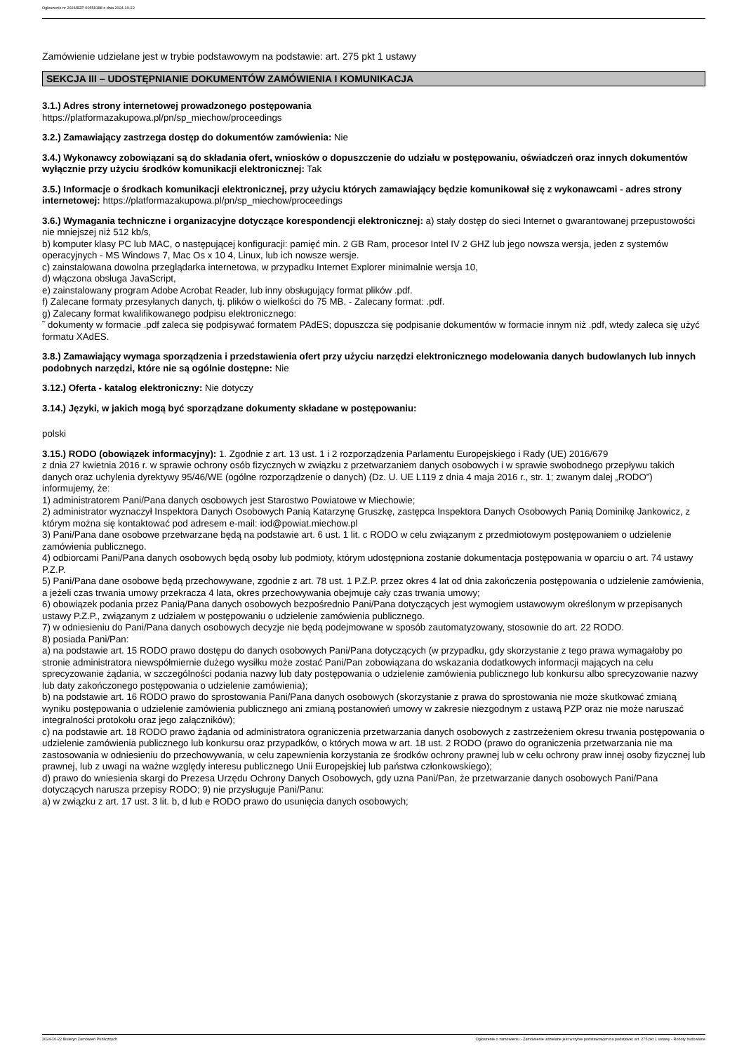Ogłoszenie nr 2024/BZP 00558188 z dnia 2024-10-22
Zamówienie udzielane jest w trybie podstawowym na podstawie: art. 275 pkt 1 ustawy
SEKCJA III – UDOSTĘPNIANIE DOKUMENTÓW ZAMÓWIENIA I KOMUNIKACJA
3.1.) Adres strony internetowej prowadzonego postępowania
https://platformazakupowa.pl/pn/sp_miechow/proceedings
3.2.) Zamawiający zastrzega dostęp do dokumentów zamówienia: Nie
3.4.) Wykonawcy zobowiązani są do składania ofert, wniosków o dopuszczenie do udziału w postępowaniu, oświadczeń oraz innych dokumentów wyłącznie przy użyciu środków komunikacji elektronicznej: Tak
3.5.) Informacje o środkach komunikacji elektronicznej, przy użyciu których zamawiający będzie komunikował się z wykonawcami - adres strony internetowej: https://platformazakupowa.pl/pn/sp_miechow/proceedings
3.6.) Wymagania techniczne i organizacyjne dotyczące korespondencji elektronicznej: a) stały dostęp do sieci Internet o gwarantowanej przepustowości nie mniejszej niż 512 kb/s,
b) komputer klasy PC lub MAC, o następującej konfiguracji: pamięć min. 2 GB Ram, procesor Intel IV 2 GHZ lub jego nowsza wersja, jeden z systemów operacyjnych - MS Windows 7, Mac Os x 10 4, Linux, lub ich nowsze wersje.
c) zainstalowana dowolna przeglądarka internetowa, w przypadku Internet Explorer minimalnie wersja 10,
d) włączona obsługa JavaScript,
e) zainstalowany program Adobe Acrobat Reader, lub inny obsługujący format plików .pdf.
f) Zalecane formaty przesyłanych danych, tj. plików o wielkości do 75 MB. - Zalecany format: .pdf.
g) Zalecany format kwalifikowanego podpisu elektronicznego:
˜ dokumenty w formacie .pdf zaleca się podpisywać formatem PAdES; dopuszcza się podpisanie dokumentów w formacie innym niż .pdf, wtedy zaleca się użyć formatu XAdES.
3.8.) Zamawiający wymaga sporządzenia i przedstawienia ofert przy użyciu narzędzi elektronicznego modelowania danych budowlanych lub innych podobnych narzędzi, które nie są ogólnie dostępne: Nie
3.12.) Oferta - katalog elektroniczny: Nie dotyczy
3.14.) Języki, w jakich mogą być sporządzane dokumenty składane w postępowaniu:
polski
3.15.) RODO (obowiązek informacyjny): 1. Zgodnie z art. 13 ust. 1 i 2 rozporządzenia Parlamentu Europejskiego i Rady (UE) 2016/679
z dnia 27 kwietnia 2016 r. w sprawie ochrony osób fizycznych w związku z przetwarzaniem danych osobowych i w sprawie swobodnego przepływu takich danych oraz uchylenia dyrektywy 95/46/WE (ogólne rozporządzenie o danych) (Dz. U. UE L119 z dnia 4 maja 2016 r., str. 1; zwanym dalej „RODO”) informujemy, że:
1) administratorem Pani/Pana danych osobowych jest Starostwo Powiatowe w Miechowie;
2) administrator wyznaczył Inspektora Danych Osobowych Panią Katarzynę Gruszkę, zastępca Inspektora Danych Osobowych Panią Dominikę Jankowicz, z którym można się kontaktować pod adresem e-mail: iod@powiat.miechow.pl
3) Pani/Pana dane osobowe przetwarzane będą na podstawie art. 6 ust. 1 lit. c RODO w celu związanym z przedmiotowym postępowaniem o udzielenie zamówienia publicznego.
4) odbiorcami Pani/Pana danych osobowych będą osoby lub podmioty, którym udostępniona zostanie dokumentacja postępowania w oparciu o art. 74 ustawy P.Z.P.
5) Pani/Pana dane osobowe będą przechowywane, zgodnie z art. 78 ust. 1 P.Z.P. przez okres 4 lat od dnia zakończenia postępowania o udzielenie zamówienia, a jeżeli czas trwania umowy przekracza 4 lata, okres przechowywania obejmuje cały czas trwania umowy;
6) obowiązek podania przez Panią/Pana danych osobowych bezpośrednio Pani/Pana dotyczących jest wymogiem ustawowym określonym w przepisanych ustawy P.Z.P., związanym z udziałem w postępowaniu o udzielenie zamówienia publicznego.
7) w odniesieniu do Pani/Pana danych osobowych decyzje nie będą podejmowane w sposób zautomatyzowany, stosownie do art. 22 RODO.
8) posiada Pani/Pan:
a) na podstawie art. 15 RODO prawo dostępu do danych osobowych Pani/Pana dotyczących (w przypadku, gdy skorzystanie z tego prawa wymagałoby po stronie administratora niewspółmiernie dużego wysiłku może zostać Pani/Pan zobowiązana do wskazania dodatkowych informacji mających na celu sprecyzowanie żądania, w szczególności podania nazwy lub daty postępowania o udzielenie zamówienia publicznego lub konkursu albo sprecyzowanie nazwy lub daty zakończonego postępowania o udzielenie zamówienia);
b) na podstawie art. 16 RODO prawo do sprostowania Pani/Pana danych osobowych (skorzystanie z prawa do sprostowania nie może skutkować zmianą wyniku postępowania o udzielenie zamówienia publicznego ani zmianą postanowień umowy w zakresie niezgodnym z ustawą PZP oraz nie może naruszać integralności protokołu oraz jego załączników);
c) na podstawie art. 18 RODO prawo żądania od administratora ograniczenia przetwarzania danych osobowych z zastrzeżeniem okresu trwania postępowania o udzielenie zamówienia publicznego lub konkursu oraz przypadków, o których mowa w art. 18 ust. 2 RODO (prawo do ograniczenia przetwarzania nie ma zastosowania w odniesieniu do przechowywania, w celu zapewnienia korzystania ze środków ochrony prawnej lub w celu ochrony praw innej osoby fizycznej lub prawnej, lub z uwagi na ważne względy interesu publicznego Unii Europejskiej lub państwa członkowskiego);
d) prawo do wniesienia skargi do Prezesa Urzędu Ochrony Danych Osobowych, gdy uzna Pani/Pan, że przetwarzanie danych osobowych Pani/Pana dotyczących narusza przepisy RODO; 9) nie przysługuje Pani/Panu:
a) w związku z art. 17 ust. 3 lit. b, d lub e RODO prawo do usunięcia danych osobowych;
2024-10-22 Biuletyn Zamówień Publicznych Ogłoszenie o zamówieniu - Zamówienie udzielane jest w trybie podstawowym na podstawie: art. 275 pkt 1 ustawy - Roboty budowlane